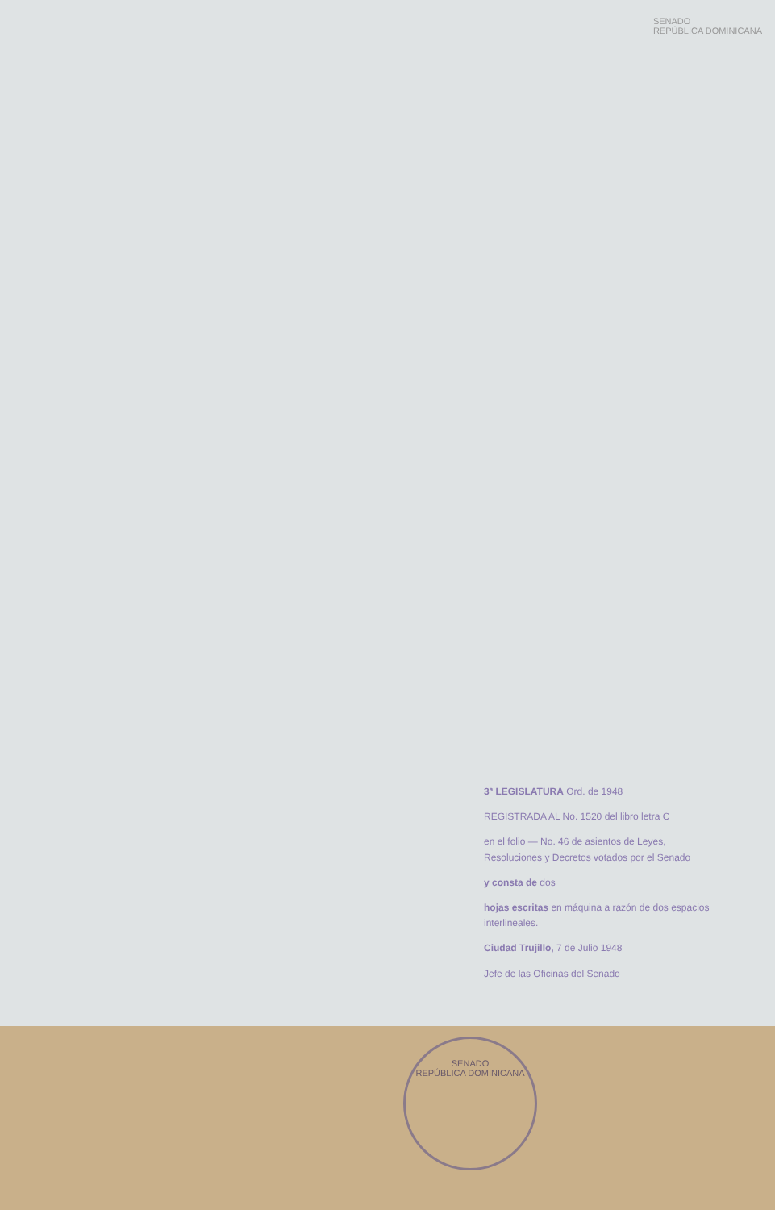SENADO
REPÚBLICA DOMINICANA
3ª LEGISLATURA Ord. de 1948
REGISTRADA AL No. 1520 del libro letra C
en el folio — No. 46 de asientos de Leyes, Resoluciones y Decretos votados por el Senado
y consta de dos
hojas escritas en máquina a razón de dos espacios interlineales.
Ciudad Trujillo, 7 de Julio 1948
Jefe de las Oficinas del Senado
SENADO
REPÚBLICA DOMINICANA